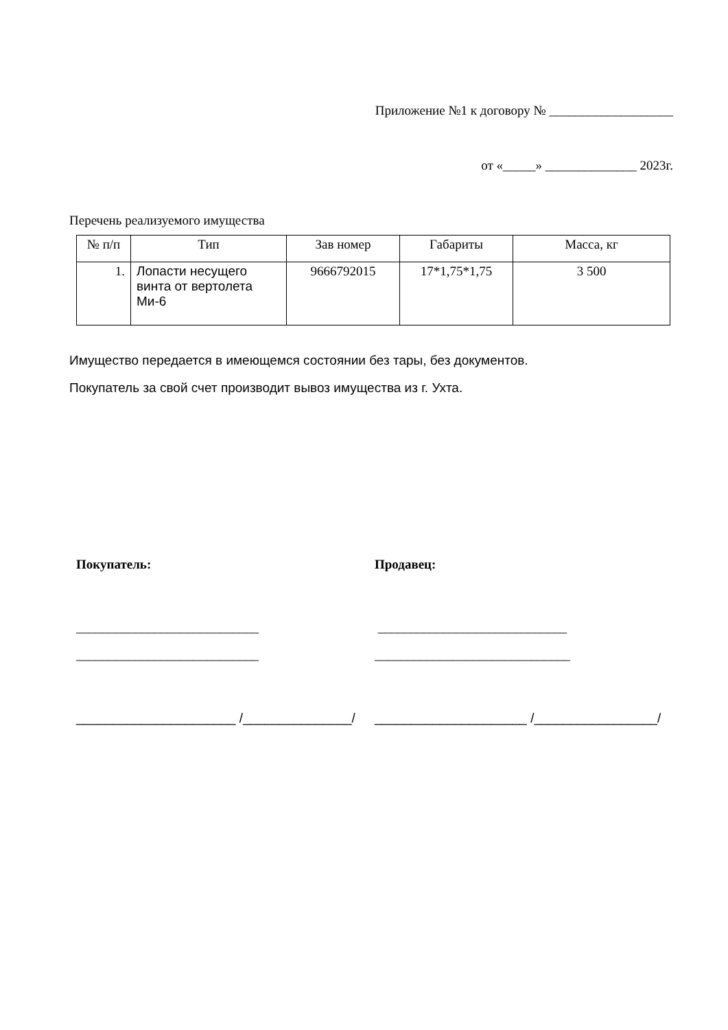Приложение №1 к договору № ___________________
от «_____» ______________ 2023г.
Перечень реализуемого имущества
| № п/п | Тип | Зав номер | Габариты | Масса, кг |
| 1. | Лопасти несущего винта от вертолета Ми-6 | 9666792015 | 17*1,75*1,75 | 3 500 |
Имущество передается в имеющемся состоянии без тары, без документов.
Покупатель за свой счет производит вывоз имущества из г. Ухта.
Покупатель: Продавец:
____________________________ _____________________________
____________________________ ______________________________
______________________ /_______________/
_____________________ /_________________/